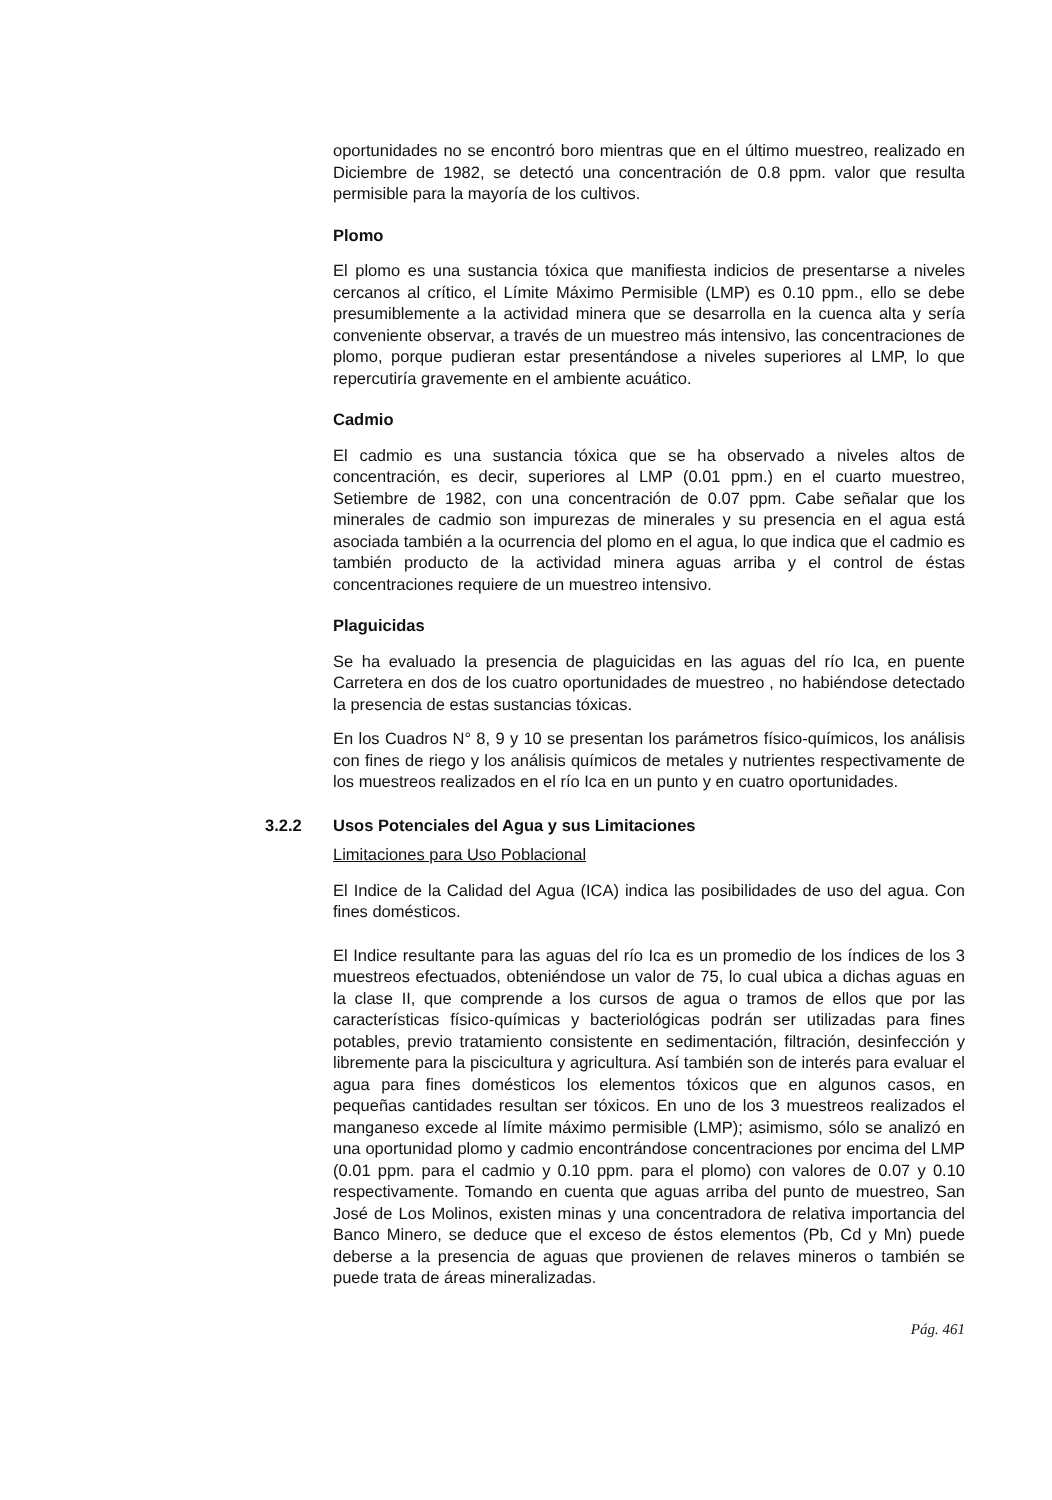oportunidades no se encontró boro mientras que en el último muestreo, realizado en Diciembre de 1982, se detectó una concentración de 0.8 ppm. valor que resulta permisible para la mayoría de los cultivos.
Plomo
El plomo es una sustancia tóxica que manifiesta indicios de presentarse a niveles cercanos al crítico, el Límite Máximo Permisible (LMP) es 0.10 ppm., ello se debe presumiblemente a la actividad minera que se desarrolla en la cuenca alta y sería conveniente observar, a través de un muestreo más intensivo, las concentraciones de plomo, porque pudieran estar presentándose a niveles superiores al LMP, lo que repercutiría gravemente en el ambiente acuático.
Cadmio
El cadmio es una sustancia tóxica que se ha observado a niveles altos de concentración, es decir, superiores al LMP (0.01 ppm.) en el cuarto muestreo, Setiembre de 1982, con una concentración de 0.07 ppm. Cabe señalar que los minerales de cadmio son impurezas de minerales y su presencia en el agua está asociada también a la ocurrencia del plomo en el agua, lo que indica que el cadmio es también producto de la actividad minera aguas arriba y el control de éstas concentraciones requiere de un muestreo intensivo.
Plaguicidas
Se ha evaluado la presencia de plaguicidas en las aguas del río Ica, en puente Carretera en dos de los cuatro oportunidades de muestreo , no habiéndose detectado la presencia de estas sustancias tóxicas.
En los Cuadros N° 8, 9 y 10 se presentan los parámetros físico-químicos, los análisis con fines de riego y los análisis químicos de metales y nutrientes respectivamente de los muestreos realizados en el río Ica en un punto y en cuatro oportunidades.
3.2.2 Usos Potenciales del Agua y sus Limitaciones
Limitaciones para Uso Poblacional
El Indice de la Calidad del Agua (ICA) indica las posibilidades de uso del agua. Con fines domésticos.
El Indice resultante para las aguas del río Ica es un promedio de los índices de los 3 muestreos efectuados, obteniéndose un valor de 75, lo cual ubica a dichas aguas en la clase II, que comprende a los cursos de agua o tramos de ellos que por las características físico-químicas y bacteriológicas podrán ser utilizadas para fines potables, previo tratamiento consistente en sedimentación, filtración, desinfección y libremente para la piscicultura y agricultura. Así también son de interés para evaluar el agua para fines domésticos los elementos tóxicos que en algunos casos, en pequeñas cantidades resultan ser tóxicos. En uno de los 3 muestreos realizados el manganeso excede al límite máximo permisible (LMP); asimismo, sólo se analizó en una oportunidad plomo y cadmio encontrándose concentraciones por encima del LMP (0.01 ppm. para el cadmio y 0.10 ppm. para el plomo) con valores de 0.07 y 0.10 respectivamente. Tomando en cuenta que aguas arriba del punto de muestreo, San José de Los Molinos, existen minas y una concentradora de relativa importancia del Banco Minero, se deduce que el exceso de éstos elementos (Pb, Cd y Mn) puede deberse a la presencia de aguas que provienen de relaves mineros o también se puede trata de áreas mineralizadas.
Pág. 461